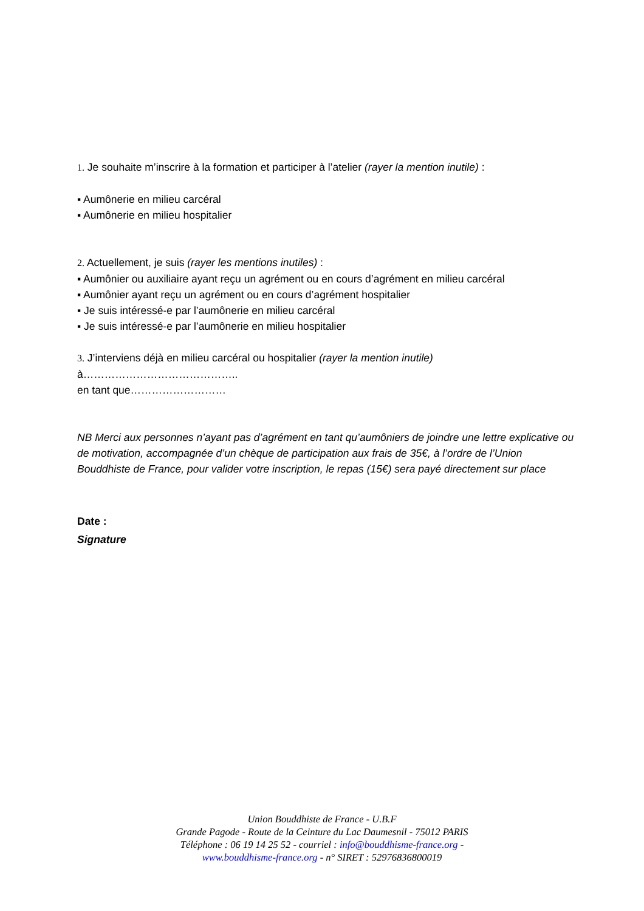1. Je souhaite m’inscrire à la formation et participer à l’atelier (rayer la mention inutile) :
▪ Aumônerie en milieu carcéral
▪ Aumônerie en milieu hospitalier
2. Actuellement, je suis (rayer les mentions inutiles) :
▪ Aumônier ou auxiliaire ayant reçu un agrément ou en cours d’agrément en milieu carcéral
▪ Aumônier ayant reçu un agrément ou en cours d’agrément hospitalier
▪ Je suis intéressé-e par l’aumônerie en milieu carcéral
▪ Je suis intéressé-e par l’aumônerie en milieu hospitalier
3. J’interviens déjà en milieu carcéral ou hospitalier (rayer la mention inutile)
à……………………………………..
en tant que………………………
NB Merci aux personnes n’ayant pas d’agrément en tant qu’aumôniers de joindre une lettre explicative ou de motivation, accompagnée d’un chèque de participation aux frais de 35€, à l’ordre de l’Union Bouddhiste de France, pour valider votre inscription, le repas (15€) sera payé directement sur place
Date :
Signature
Union Bouddhiste de France - U.B.F
Grande Pagode - Route de la Ceinture du Lac Daumesnil - 75012 PARIS
Téléphone : 06 19 14 25 52 - courriel : info@bouddhisme-france.org -
www.bouddhisme-france.org - n° SIRET : 52976836800019